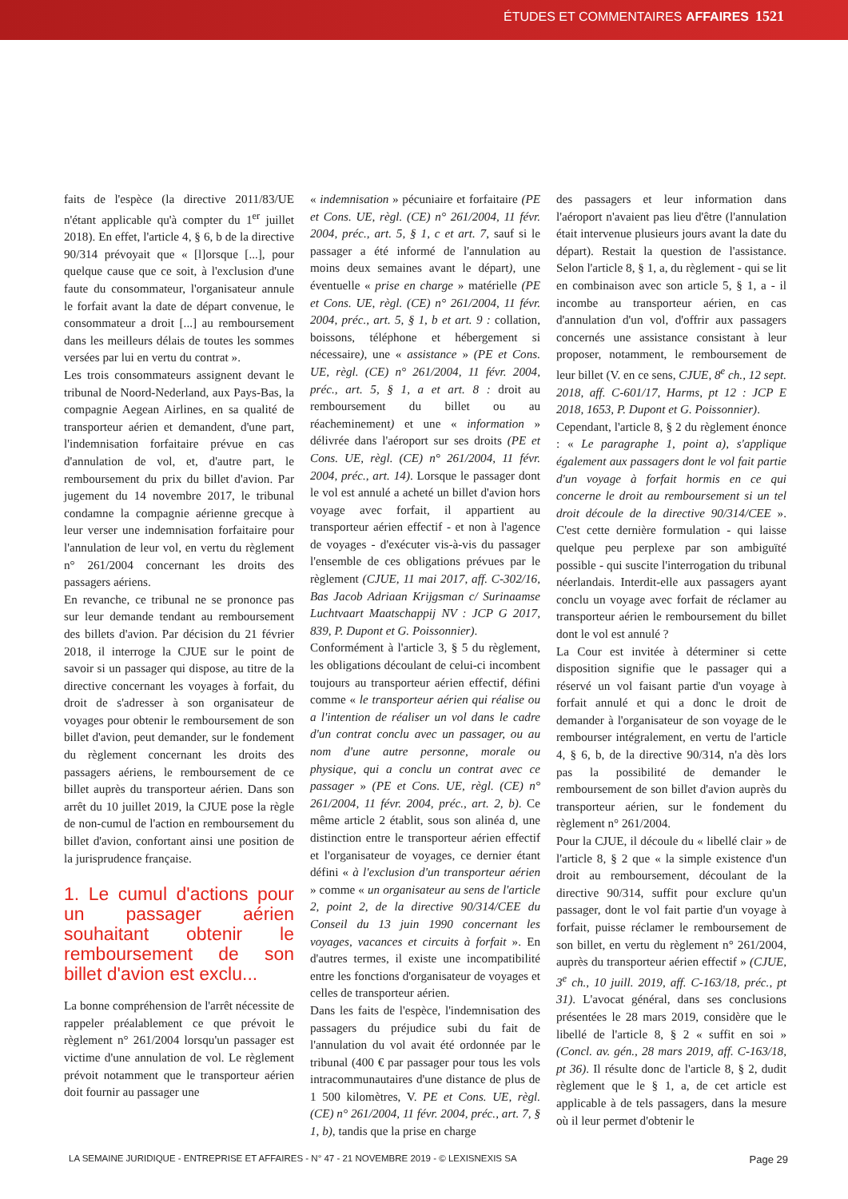ÉTUDES ET COMMENTAIRES AFFAIRES 1521
faits de l'espèce (la directive 2011/83/UE n'étant applicable qu'à compter du 1<sup>er</sup> juillet 2018). En effet, l'article 4, § 6, b de la directive 90/314 prévoyait que « [l]orsque [...], pour quelque cause que ce soit, à l'exclusion d'une faute du consommateur, l'organisateur annule le forfait avant la date de départ convenue, le consommateur a droit [...] au remboursement dans les meilleurs délais de toutes les sommes versées par lui en vertu du contrat ».
Les trois consommateurs assignent devant le tribunal de Noord-Nederland, aux Pays-Bas, la compagnie Aegean Airlines, en sa qualité de transporteur aérien et demandent, d'une part, l'indemnisation forfaitaire prévue en cas d'annulation de vol, et, d'autre part, le remboursement du prix du billet d'avion. Par jugement du 14 novembre 2017, le tribunal condamne la compagnie aérienne grecque à leur verser une indemnisation forfaitaire pour l'annulation de leur vol, en vertu du règlement n° 261/2004 concernant les droits des passagers aériens.
En revanche, ce tribunal ne se prononce pas sur leur demande tendant au remboursement des billets d'avion. Par décision du 21 février 2018, il interroge la CJUE sur le point de savoir si un passager qui dispose, au titre de la directive concernant les voyages à forfait, du droit de s'adresser à son organisateur de voyages pour obtenir le remboursement de son billet d'avion, peut demander, sur le fondement du règlement concernant les droits des passagers aériens, le remboursement de ce billet auprès du transporteur aérien. Dans son arrêt du 10 juillet 2019, la CJUE pose la règle de non-cumul de l'action en remboursement du billet d'avion, confortant ainsi une position de la jurisprudence française.
1. Le cumul d'actions pour un passager aérien souhaitant obtenir le remboursement de son billet d'avion est exclu...
La bonne compréhension de l'arrêt nécessite de rappeler préalablement ce que prévoit le règlement n° 261/2004 lorsqu'un passager est victime d'une annulation de vol. Le règlement prévoit notamment que le transporteur aérien doit fournir au passager une
« indemnisation » pécuniaire et forfaitaire (PE et Cons. UE, règl. (CE) n° 261/2004, 11 févr. 2004, préc., art. 5, § 1, c et art. 7, sauf si le passager a été informé de l'annulation au moins deux semaines avant le départ), une éventuelle « prise en charge » matérielle (PE et Cons. UE, règl. (CE) n° 261/2004, 11 févr. 2004, préc., art. 5, § 1, b et art. 9 : collation, boissons, téléphone et hébergement si nécessaire), une « assistance » (PE et Cons. UE, règl. (CE) n° 261/2004, 11 févr. 2004, préc., art. 5, § 1, a et art. 8 : droit au remboursement du billet ou au réacheminement) et une « information » délivrée dans l'aéroport sur ses droits (PE et Cons. UE, règl. (CE) n° 261/2004, 11 févr. 2004, préc., art. 14). Lorsque le passager dont le vol est annulé a acheté un billet d'avion hors voyage avec forfait, il appartient au transporteur aérien effectif - et non à l'agence de voyages - d'exécuter vis-à-vis du passager l'ensemble de ces obligations prévues par le règlement (CJUE, 11 mai 2017, aff. C-302/16, Bas Jacob Adriaan Krijgsman c/ Surinaamse Luchtvaart Maatschappij NV : JCP G 2017, 839, P. Dupont et G. Poissonnier).
Conformément à l'article 3, § 5 du règlement, les obligations découlant de celui-ci incombent toujours au transporteur aérien effectif, défini comme « le transporteur aérien qui réalise ou a l'intention de réaliser un vol dans le cadre d'un contrat conclu avec un passager, ou au nom d'une autre personne, morale ou physique, qui a conclu un contrat avec ce passager » (PE et Cons. UE, règl. (CE) n° 261/2004, 11 févr. 2004, préc., art. 2, b). Ce même article 2 établit, sous son alinéa d, une distinction entre le transporteur aérien effectif et l'organisateur de voyages, ce dernier étant défini « à l'exclusion d'un transporteur aérien » comme « un organisateur au sens de l'article 2, point 2, de la directive 90/314/CEE du Conseil du 13 juin 1990 concernant les voyages, vacances et circuits à forfait ». En d'autres termes, il existe une incompatibilité entre les fonctions d'organisateur de voyages et celles de transporteur aérien.
Dans les faits de l'espèce, l'indemnisation des passagers du préjudice subi du fait de l'annulation du vol avait été ordonnée par le tribunal (400 € par passager pour tous les vols intracommunautaires d'une distance de plus de 1 500 kilomètres, V. PE et Cons. UE, règl. (CE) n° 261/2004, 11 févr. 2004, préc., art. 7, § 1, b), tandis que la prise en charge
des passagers et leur information dans l'aéroport n'avaient pas lieu d'être (l'annulation était intervenue plusieurs jours avant la date du départ). Restait la question de l'assistance. Selon l'article 8, § 1, a, du règlement - qui se lit en combinaison avec son article 5, § 1, a - il incombe au transporteur aérien, en cas d'annulation d'un vol, d'offrir aux passagers concernés une assistance consistant à leur proposer, notamment, le remboursement de leur billet (V. en ce sens, CJUE, 8<sup>e</sup> ch., 12 sept. 2018, aff. C-601/17, Harms, pt 12 : JCP E 2018, 1653, P. Dupont et G. Poissonnier).
Cependant, l'article 8, § 2 du règlement énonce : « Le paragraphe 1, point a), s'applique également aux passagers dont le vol fait partie d'un voyage à forfait hormis en ce qui concerne le droit au remboursement si un tel droit découle de la directive 90/314/CEE ». C'est cette dernière formulation - qui laisse quelque peu perplexe par son ambiguïté possible - qui suscite l'interrogation du tribunal néerlandais. Interdit-elle aux passagers ayant conclu un voyage avec forfait de réclamer au transporteur aérien le remboursement du billet dont le vol est annulé ?
La Cour est invitée à déterminer si cette disposition signifie que le passager qui a réservé un vol faisant partie d'un voyage à forfait annulé et qui a donc le droit de demander à l'organisateur de son voyage de le rembourser intégralement, en vertu de l'article 4, § 6, b, de la directive 90/314, n'a dès lors pas la possibilité de demander le remboursement de son billet d'avion auprès du transporteur aérien, sur le fondement du règlement n° 261/2004.
Pour la CJUE, il découle du « libellé clair » de l'article 8, § 2 que « la simple existence d'un droit au remboursement, découlant de la directive 90/314, suffit pour exclure qu'un passager, dont le vol fait partie d'un voyage à forfait, puisse réclamer le remboursement de son billet, en vertu du règlement n° 261/2004, auprès du transporteur aérien effectif » (CJUE, 3<sup>e</sup> ch., 10 juill. 2019, aff. C-163/18, préc., pt 31). L'avocat général, dans ses conclusions présentées le 28 mars 2019, considère que le libellé de l'article 8, § 2 « suffit en soi » (Concl. av. gén., 28 mars 2019, aff. C-163/18, pt 36). Il résulte donc de l'article 8, § 2, dudit règlement que le § 1, a, de cet article est applicable à de tels passagers, dans la mesure où il leur permet d'obtenir le
LA SEMAINE JURIDIQUE - ENTREPRISE ET AFFAIRES - N° 47 - 21 NOVEMBRE 2019 - © LEXISNEXIS SA Page 29